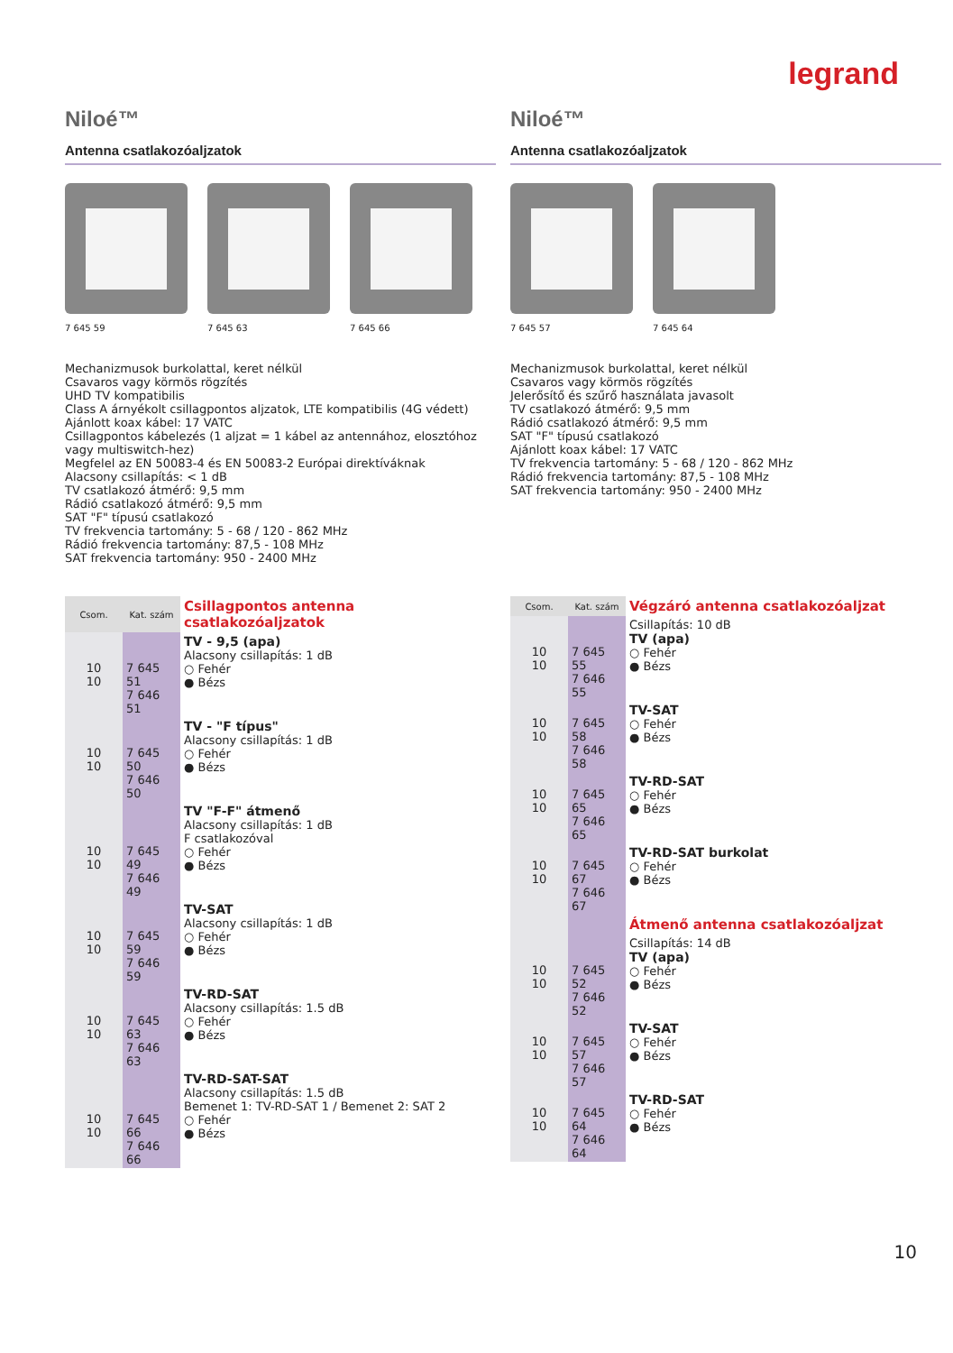legrand
Niloé™
Antenna csatlakozóaljzatok
7 645 59 7 645 63 7 645 66
Mechanizmusok burkolattal, keret nélkül Csavaros vagy körmös rögzítés UHD TV kompatibilis Class A árnyékolt csillagpontos aljzatok, LTE kompatibilis (4G védett) Ajánlott koax kábel: 17 VATC Csillagpontos kábelezés (1 aljzat = 1 kábel az antennához, elosztóhoz vagy multiswitch-hez) Megfelel az EN 50083-4 és EN 50083-2 Európai direktíváknak Alacsony csillapítás: < 1 dB TV csatlakozó átmérő: 9,5 mm Rádió csatlakozó átmérő: 9,5 mm SAT "F" típusú csatlakozó TV frekvencia tartomány: 5 - 68 / 120 - 862 MHz Rádió frekvencia tartomány: 87,5 - 108 MHz SAT frekvencia tartomány: 950 - 2400 MHz
| Csom. | Kat. szám | Csillagpontos antenna csatlakozóaljzatok |
| 10 10 | 7 645 51 7 646 51 | TV - 9,5 (apa) Alacsony csillapítás: 1 dB ○ Fehér ● Bézs |
| 10 10 | 7 645 50 7 646 50 | TV - "F típus" Alacsony csillapítás: 1 dB ○ Fehér ● Bézs |
| 10 10 | 7 645 49 7 646 49 | TV "F-F" átmenő Alacsony csillapítás: 1 dB F csatlakozóval ○ Fehér ● Bézs |
| 10 10 | 7 645 59 7 646 59 | TV-SAT Alacsony csillapítás: 1 dB ○ Fehér ● Bézs |
| 10 10 | 7 645 63 7 646 63 | TV-RD-SAT Alacsony csillapítás: 1.5 dB ○ Fehér ● Bézs |
| 10 10 | 7 645 66 7 646 66 | TV-RD-SAT-SAT Alacsony csillapítás: 1.5 dB Bemenet 1: TV-RD-SAT 1 / Bemenet 2: SAT 2 ○ Fehér ● Bézs |
Niloé™
Antenna csatlakozóaljzatok
7 645 57 7 645 64
Mechanizmusok burkolattal, keret nélkül Csavaros vagy körmös rögzítés Jelerősítő és szűrő használata javasolt TV csatlakozó átmérő: 9,5 mm Rádió csatlakozó átmérő: 9,5 mm SAT "F" típusú csatlakozó Ajánlott koax kábel: 17 VATC TV frekvencia tartomány: 5 - 68 / 120 - 862 MHz Rádió frekvencia tartomány: 87,5 - 108 MHz SAT frekvencia tartomány: 950 - 2400 MHz
| Csom. | Kat. szám | Végzáró antenna csatlakozóaljzat |
| 10 10 | 7 645 55 7 646 55 | Csillapítás: 10 dB TV (apa) ○ Fehér ● Bézs |
| 10 10 | 7 645 58 7 646 58 | TV-SAT ○ Fehér ● Bézs |
| 10 10 | 7 645 65 7 646 65 | TV-RD-SAT ○ Fehér ● Bézs |
| 10 10 | 7 645 67 7 646 67 | TV-RD-SAT burkolat ○ Fehér ● Bézs |
| | | Átmenő antenna csatlakozóaljzat |
| 10 10 | 7 645 52 7 646 52 | Csillapítás: 14 dB TV (apa) ○ Fehér ● Bézs |
| 10 10 | 7 645 57 7 646 57 | TV-SAT ○ Fehér ● Bézs |
| 10 10 | 7 645 64 7 646 64 | TV-RD-SAT ○ Fehér ● Bézs |
10